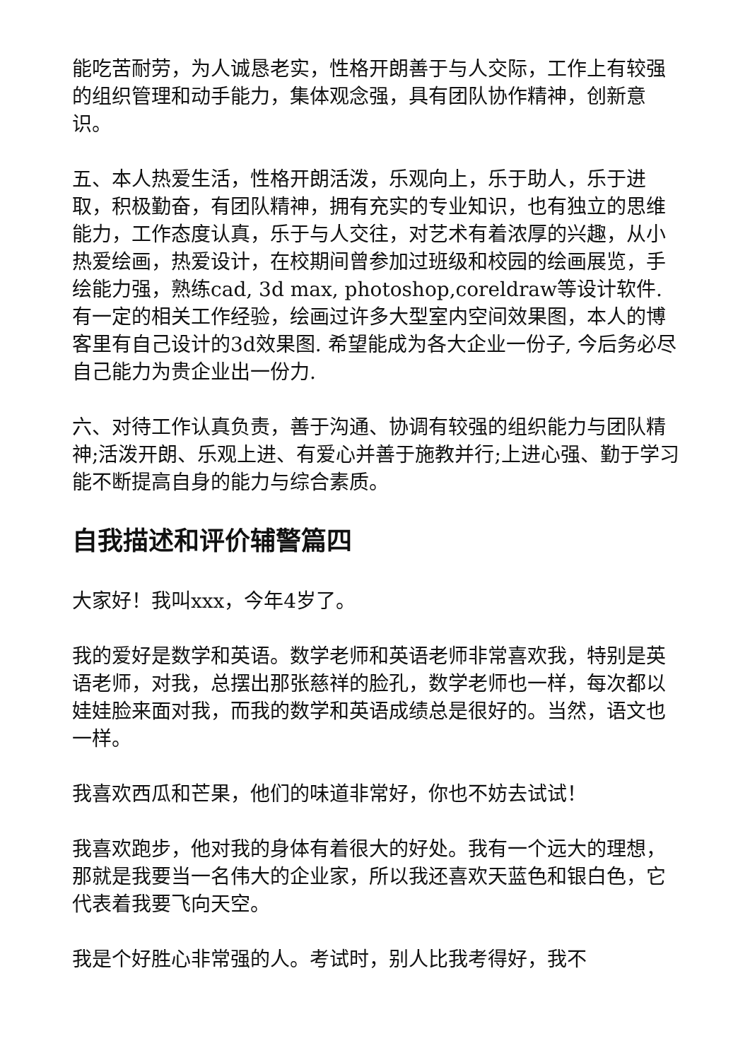能吃苦耐劳，为人诚恳老实，性格开朗善于与人交际，工作上有较强的组织管理和动手能力，集体观念强，具有团队协作精神，创新意识。
五、本人热爱生活，性格开朗活泼，乐观向上，乐于助人，乐于进取，积极勤奋，有团队精神，拥有充实的专业知识，也有独立的思维能力，工作态度认真，乐于与人交往，对艺术有着浓厚的兴趣，从小热爱绘画，热爱设计，在校期间曾参加过班级和校园的绘画展览，手绘能力强，熟练cad, 3d max, photoshop,coreldraw等设计软件. 有一定的相关工作经验，绘画过许多大型室内空间效果图，本人的博客里有自己设计的3d效果图. 希望能成为各大企业一份子, 今后务必尽自己能力为贵企业出一份力.
六、对待工作认真负责，善于沟通、协调有较强的组织能力与团队精神;活泼开朗、乐观上进、有爱心并善于施教并行;上进心强、勤于学习能不断提高自身的能力与综合素质。
自我描述和评价辅警篇四
大家好！我叫xxx，今年4岁了。
我的爱好是数学和英语。数学老师和英语老师非常喜欢我，特别是英语老师，对我，总摆出那张慈祥的脸孔，数学老师也一样，每次都以娃娃脸来面对我，而我的数学和英语成绩总是很好的。当然，语文也一样。
我喜欢西瓜和芒果，他们的味道非常好，你也不妨去试试！
我喜欢跑步，他对我的身体有着很大的好处。我有一个远大的理想，那就是我要当一名伟大的企业家，所以我还喜欢天蓝色和银白色，它代表着我要飞向天空。
我是个好胜心非常强的人。考试时，别人比我考得好，我不